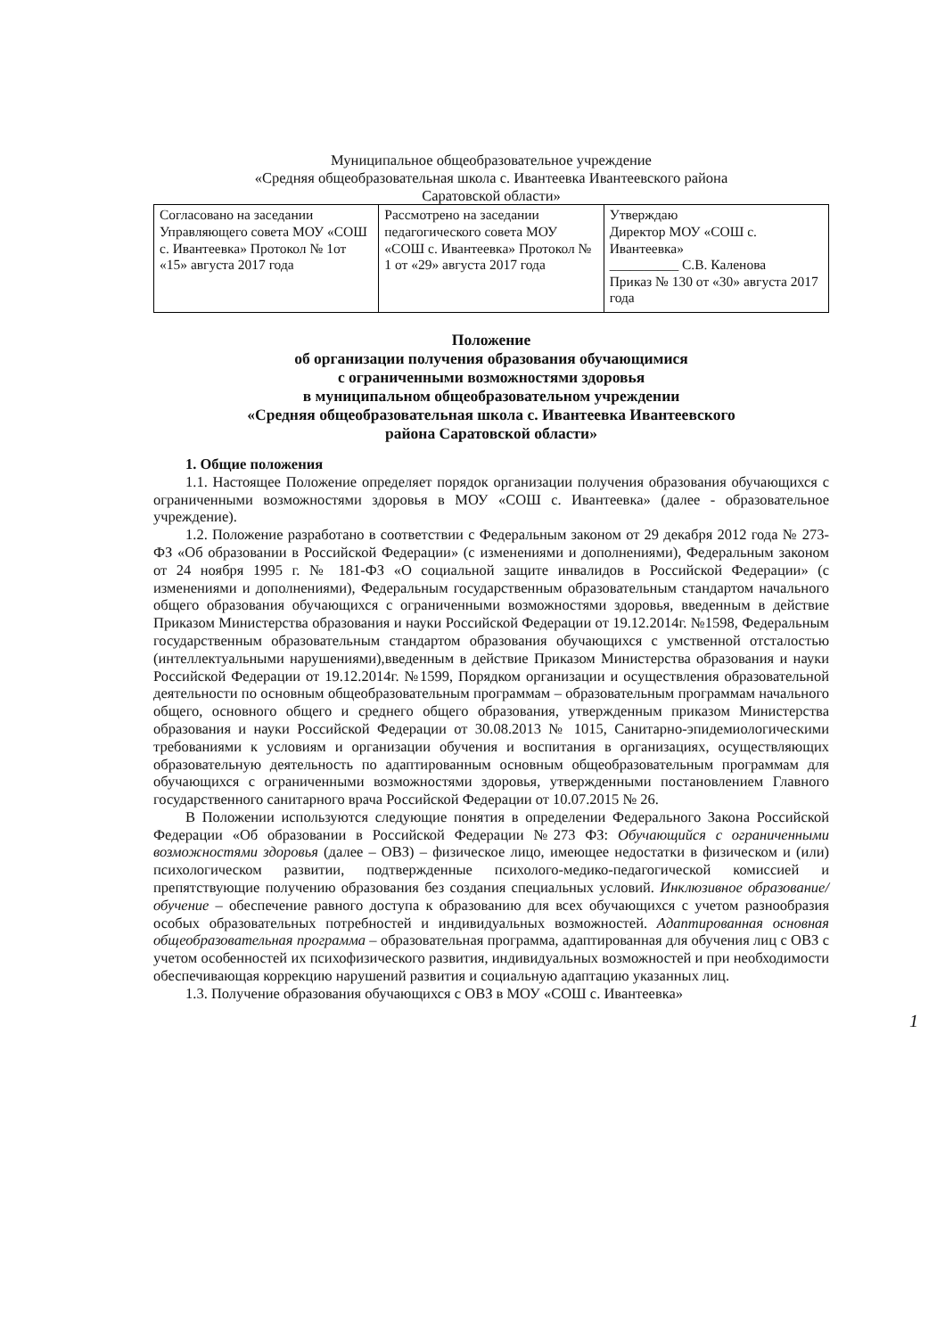Муниципальное общеобразовательное учреждение
«Средняя общеобразовательная школа с. Ивантеевка Ивантеевского района
Саратовской области»
| Согласовано на заседании Управляющего совета МОУ «СОШ с. Ивантеевка» Протокол № 1от «15» августа 2017 года | Рассмотрено на заседании педагогического совета МОУ «СОШ с. Ивантеевка» Протокол № 1 от «29» августа 2017 года | Утверждаю Директор МОУ «СОШ с. Ивантеевка» __________ С.В. Каленова Приказ № 130 от «30» августа 2017 года |
Положение
об организации получения образования обучающимися
с ограниченными возможностями здоровья
в муниципальном общеобразовательном учреждении
«Средняя общеобразовательная школа с. Ивантеевка Ивантеевского
района Саратовской области»
1. Общие положения
1.1. Настоящее Положение определяет порядок организации получения образования обучающихся с ограниченными возможностями здоровья в МОУ «СОШ с. Ивантеевка» (далее - образовательное учреждение).
1.2. Положение разработано в соответствии с Федеральным законом от 29 декабря 2012 года № 273-ФЗ «Об образовании в Российской Федерации» (с изменениями и дополнениями), Федеральным законом от 24 ноября 1995 г. № 181-ФЗ «О социальной защите инвалидов в Российской Федерации» (с изменениями и дополнениями), Федеральным государственным образовательным стандартом начального общего образования обучающихся с ограниченными возможностями здоровья, введенным в действие Приказом Министерства образования и науки Российской Федерации от 19.12.2014г. №1598, Федеральным государственным образовательным стандартом образования обучающихся с умственной отсталостью (интеллектуальными нарушениями),введенным в действие Приказом Министерства образования и науки Российской Федерации от 19.12.2014г. №1599, Порядком организации и осуществления образовательной деятельности по основным общеобразовательным программам – образовательным программам начального общего, основного общего и среднего общего образования, утвержденным приказом Министерства образования и науки Российской Федерации от 30.08.2013 № 1015, Санитарно-эпидемиологическими требованиями к условиям и организации обучения и воспитания в организациях, осуществляющих образовательную деятельность по адаптированным основным общеобразовательным программам для обучающихся с ограниченными возможностями здоровья, утвержденными постановлением Главного государственного санитарного врача Российской Федерации от 10.07.2015 № 26.
В Положении используются следующие понятия в определении Федерального Закона Российской Федерации «Об образовании в Российской Федерации №273 ФЗ: Обучающийся с ограниченными возможностями здоровья (далее – ОВЗ) – физическое лицо, имеющее недостатки в физическом и (или) психологическом развитии, подтвержденные психолого-медико-педагогической комиссией и препятствующие получению образования без создания специальных условий. Инклюзивное образование/обучение – обеспечение равного доступа к образованию для всех обучающихся с учетом разнообразия особых образовательных потребностей и индивидуальных возможностей. Адаптированная основная общеобразовательная программа – образовательная программа, адаптированная для обучения лиц с ОВЗ с учетом особенностей их психофизического развития, индивидуальных возможностей и при необходимости обеспечивающая коррекцию нарушений развития и социальную адаптацию указанных лиц.
1.3. Получение образования обучающихся с ОВЗ в МОУ «СОШ с. Ивантеевка»
1